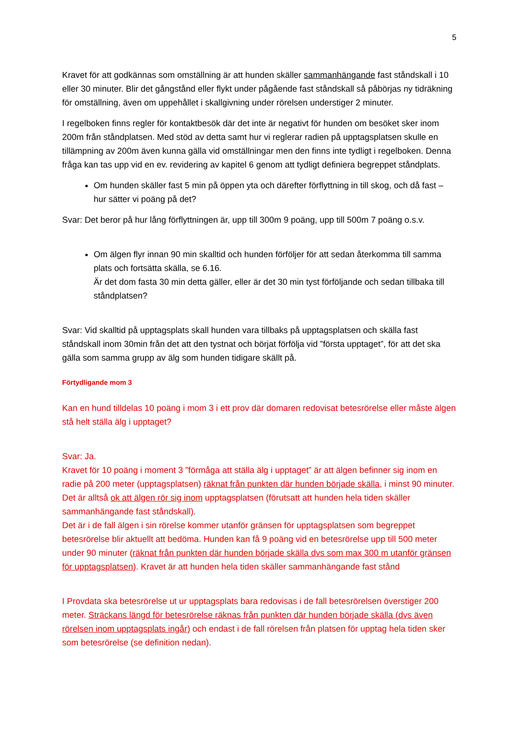5
Kravet för att godkännas som omställning är att hunden skäller sammanhängande fast ståndskall i 10 eller 30 minuter. Blir det gångstånd eller flykt under pågående fast ståndskall så påbörjas ny tidräkning för omställning, även om uppehållet i skallgivning under rörelsen understiger 2 minuter.
I regelboken finns regler för kontaktbesök där det inte är negativt för hunden om besöket sker inom 200m från ståndplatsen. Med stöd av detta samt hur vi reglerar radien på upptagsplatsen skulle en tillämpning av 200m även kunna gälla vid omställningar men den finns inte tydligt i regelboken. Denna fråga kan tas upp vid en ev. revidering av kapitel 6 genom att tydligt definiera begreppet ståndplats.
Om hunden skäller fast 5 min på öppen yta och därefter förflyttning in till skog, och då fast – hur sätter vi poäng på det?
Svar: Det beror på hur lång förflyttningen är, upp till 300m 9 poäng, upp till 500m 7 poäng o.s.v.
Om älgen flyr innan 90 min skalltid och hunden förföljer för att sedan återkomma till samma plats och fortsätta skälla, se 6.16.
Är det dom fasta 30 min detta gäller, eller är det 30 min tyst förföljande och sedan tillbaka till ståndplatsen?
Svar: Vid skalltid på upptagsplats skall hunden vara tillbaks på upptagsplatsen och skälla fast ståndskall inom 30min från det att den tystnat och börjat förfölja vid ”första upptaget”, för att det ska gälla som samma grupp av älg som hunden tidigare skällt på.
Förtydligande mom 3
Kan en hund tilldelas 10 poäng i mom 3 i ett prov där domaren redovisat betesrörelse eller måste älgen stå helt ställa älg i upptaget?
Svar: Ja.
Kravet för 10 poäng i moment 3 ”förmåga att ställa älg i upptaget” är att älgen befinner sig inom en radie på 200 meter (upptagsplatsen) räknat från punkten där hunden började skälla, i minst 90 minuter. Det är alltså ok att älgen rör sig inom upptagsplatsen (förutsatt att hunden hela tiden skäller sammanhängande fast ståndskall).
Det är i de fall älgen i sin rörelse kommer utanför gränsen för upptagsplatsen som begreppet betesrörelse blir aktuellt att bedöma. Hunden kan få 9 poäng vid en betesrörelse upp till 500 meter under 90 minuter (räknat från punkten där hunden började skälla dvs som max 300 m utanför gränsen för upptagsplatsen). Kravet är att hunden hela tiden skäller sammanhängande fast stånd
I Provdata ska betesrörelse ut ur upptagsplats bara redovisas i de fall betesrörelsen överstiger 200 meter. Sträckans längd för betesrörelse räknas från punkten där hunden började skälla (dvs även rörelsen inom upptagsplats ingår) och endast i de fall rörelsen från platsen för upptag hela tiden sker som betesrörelse (se definition nedan).